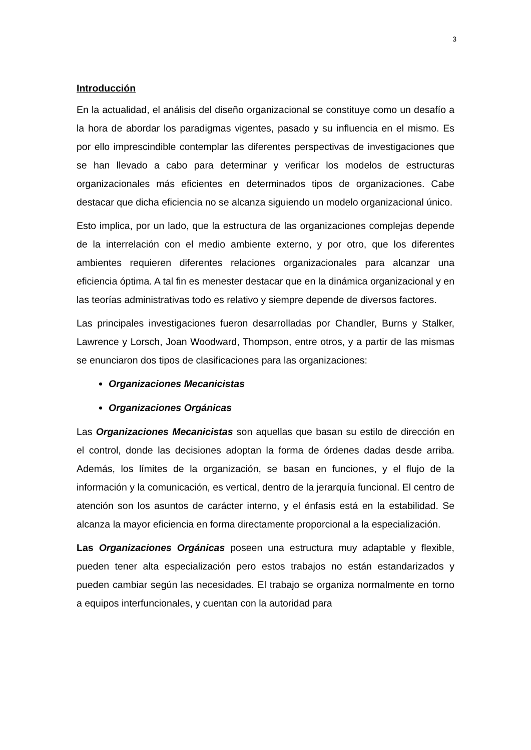3
Introducción
En la actualidad, el análisis del diseño organizacional se constituye como un desafío a la hora de abordar los paradigmas vigentes, pasado y su influencia en el mismo. Es por ello imprescindible contemplar las diferentes perspectivas de investigaciones que se han llevado a cabo para determinar y verificar los modelos de estructuras organizacionales más eficientes en determinados tipos de organizaciones. Cabe destacar que dicha eficiencia no se alcanza siguiendo un modelo organizacional único.
Esto implica, por un lado, que la estructura de las organizaciones complejas depende de la interrelación con el medio ambiente externo, y por otro, que los diferentes ambientes requieren diferentes relaciones organizacionales para alcanzar una eficiencia óptima. A tal fin es menester destacar que en la dinámica organizacional y en las teorías administrativas todo es relativo y siempre depende de diversos factores.
Las principales investigaciones fueron desarrolladas por Chandler, Burns y Stalker, Lawrence y Lorsch, Joan Woodward, Thompson, entre otros, y a partir de las mismas se enunciaron dos tipos de clasificaciones para las organizaciones:
Organizaciones Mecanicistas
Organizaciones Orgánicas
Las Organizaciones Mecanicistas son aquellas que basan su estilo de dirección en el control, donde las decisiones adoptan la forma de órdenes dadas desde arriba. Además, los límites de la organización, se basan en funciones, y el flujo de la información y la comunicación, es vertical, dentro de la jerarquía funcional. El centro de atención son los asuntos de carácter interno, y el énfasis está en la estabilidad. Se alcanza la mayor eficiencia en forma directamente proporcional a la especialización.
Las Organizaciones Orgánicas poseen una estructura muy adaptable y flexible, pueden tener alta especialización pero estos trabajos no están estandarizados y pueden cambiar según las necesidades. El trabajo se organiza normalmente en torno a equipos interfuncionales, y cuentan con la autoridad para